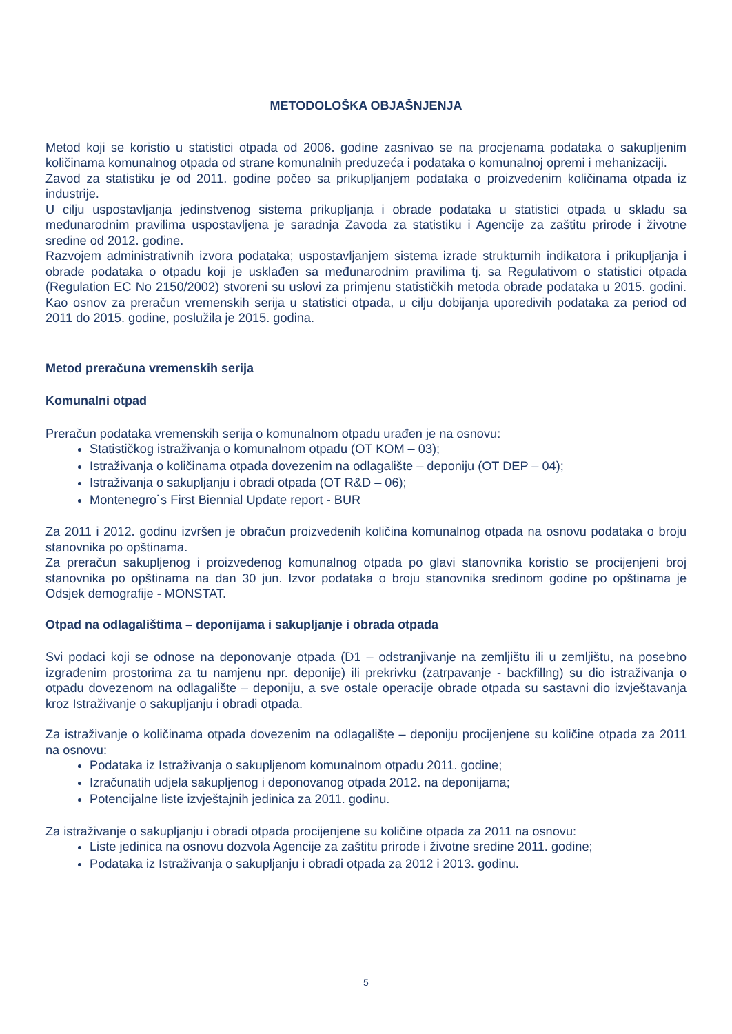METODOLOŠKA OBJAŠNJENJA
Metod koji se koristio u statistici otpada od 2006. godine zasnivao se na procjenama podataka o sakupljenim količinama komunalnog otpada od strane komunalnih preduzeća i podataka o komunalnoj opremi i mehanizaciji.
Zavod za statistiku je od 2011. godine počeo sa prikupljanjem podataka o proizvedenim količinama otpada iz industrije.
U cilju uspostavljanja jedinstvenog sistema prikupljanja i obrade podataka u statistici otpada u skladu sa međunarodnim pravilima uspostavljena je saradnja Zavoda za statistiku i Agencije za zaštitu prirode i životne sredine od 2012. godine.
Razvojem administrativnih izvora podataka; uspostavljanjem sistema izrade strukturnih indikatora i prikupljanja i obrade podataka o otpadu koji je usklađen sa međunarodnim pravilima tj. sa Regulativom o statistici otpada (Regulation EC No 2150/2002) stvoreni su uslovi za primjenu statističkih metoda obrade podataka u 2015. godini. Kao osnov za preračun vremenskih serija u statistici otpada, u cilju dobijanja uporedivih podataka za period od 2011 do 2015. godine, poslužila je 2015. godina.
Metod preračuna vremenskih serija
Komunalni otpad
Preračun podataka vremenskih serija o komunalnom otpadu urađen je na osnovu:
Statističkog istraživanja o komunalnom otpadu (OT KOM – 03);
Istraživanja o količinama otpada dovezenim na odlagalište – deponiju (OT DEP – 04);
Istraživanja o sakupljanju i obradi otpada (OT R&D – 06);
Montenegro˙s First Biennial Update report - BUR
Za 2011 i 2012. godinu izvršen je obračun proizvedenih količina komunalnog otpada na osnovu podataka o broju stanovnika po opštinama.
Za preračun sakupljenog i proizvedenog komunalnog otpada po glavi stanovnika koristio se procijenjeni broj stanovnika po opštinama na dan 30 jun. Izvor podataka o broju stanovnika sredinom godine po opštinama je Odsjek demografije - MONSTAT.
Otpad na odlagalištima – deponijama i sakupljanje i obrada otpada
Svi podaci koji se odnose na deponovanje otpada (D1 – odstranjivanje na zemljištu ili u zemljištu, na posebno izgrađenim prostorima za tu namjenu npr. deponije) ili prekrivku (zatrpavanje - backfillng) su dio istraživanja o otpadu dovezenom na odlagalište – deponiju, a sve ostale operacije obrade otpada su sastavni dio izvještavanja kroz Istraživanje o sakupljanju i obradi otpada.
Za istraživanje o količinama otpada dovezenim na odlagalište – deponiju procijenjene su količine otpada za 2011 na osnovu:
Podataka iz Istraživanja o sakupljenom komunalnom otpadu 2011. godine;
Izračunatih udjela sakupljenog i deponovanog otpada 2012. na deponijama;
Potencijalne liste izvještajnih jedinica za 2011. godinu.
Za istraživanje o sakupljanju i obradi otpada procijenjene su količine otpada za 2011 na osnovu:
Liste jedinica na osnovu dozvola Agencije za zaštitu prirode i životne sredine 2011. godine;
Podataka iz Istraživanja o sakupljanju i obradi otpada za 2012 i 2013. godinu.
5